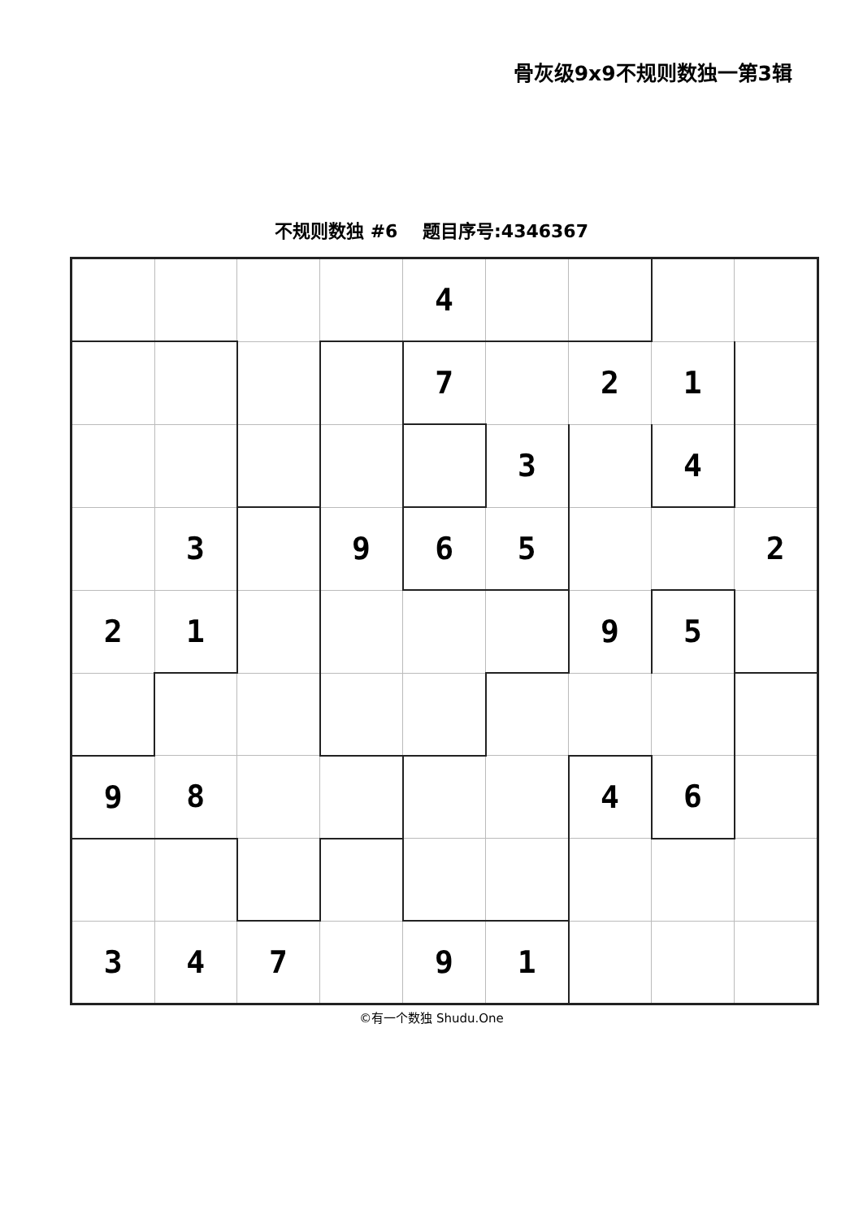骨灰级9x9不规则数独一第3辑
不规则数独 #6 题目序号:4346367
| | | | | 4 | | | | |
| | | | | 7 | | 2 | 1 | |
| | | | | | 3 | | 4 | |
| | 3 | | 9 | 6 | 5 | | | 2 |
| 2 | 1 | | | | | 9 | 5 | |
| 9 | 8 | | | | | 4 | 6 | |
| 3 | 4 | 7 | | 9 | 1 | | | |
©有一个数独 Shudu.One